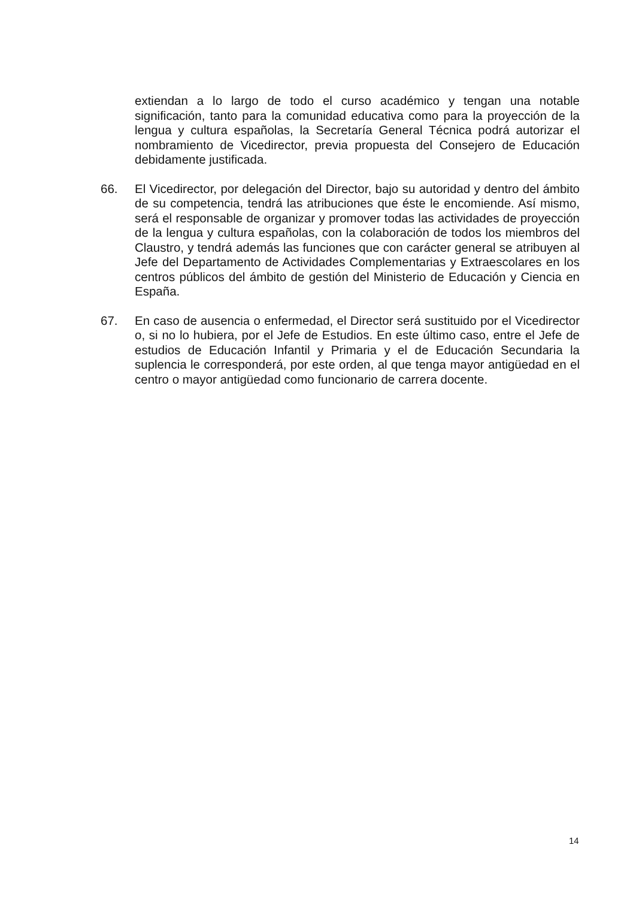extiendan a lo largo de todo el curso académico y tengan una notable significación, tanto para la comunidad educativa como para la proyección de la lengua y cultura españolas, la Secretaría General Técnica podrá autorizar el nombramiento de Vicedirector, previa propuesta del Consejero de Educación debidamente justificada.
66. El Vicedirector, por delegación del Director, bajo su autoridad y dentro del ámbito de su competencia, tendrá las atribuciones que éste le encomiende. Así mismo, será el responsable de organizar y promover todas las actividades de proyección de la lengua y cultura españolas, con la colaboración de todos los miembros del Claustro, y tendrá además las funciones que con carácter general se atribuyen al Jefe del Departamento de Actividades Complementarias y Extraescolares en los centros públicos del ámbito de gestión del Ministerio de Educación y Ciencia en España.
67. En caso de ausencia o enfermedad, el Director será sustituido por el Vicedirector o, si no lo hubiera, por el Jefe de Estudios. En este último caso, entre el Jefe de estudios de Educación Infantil y Primaria y el de Educación Secundaria la suplencia le corresponderá, por este orden, al que tenga mayor antigüedad en el centro o mayor antigüedad como funcionario de carrera docente.
14